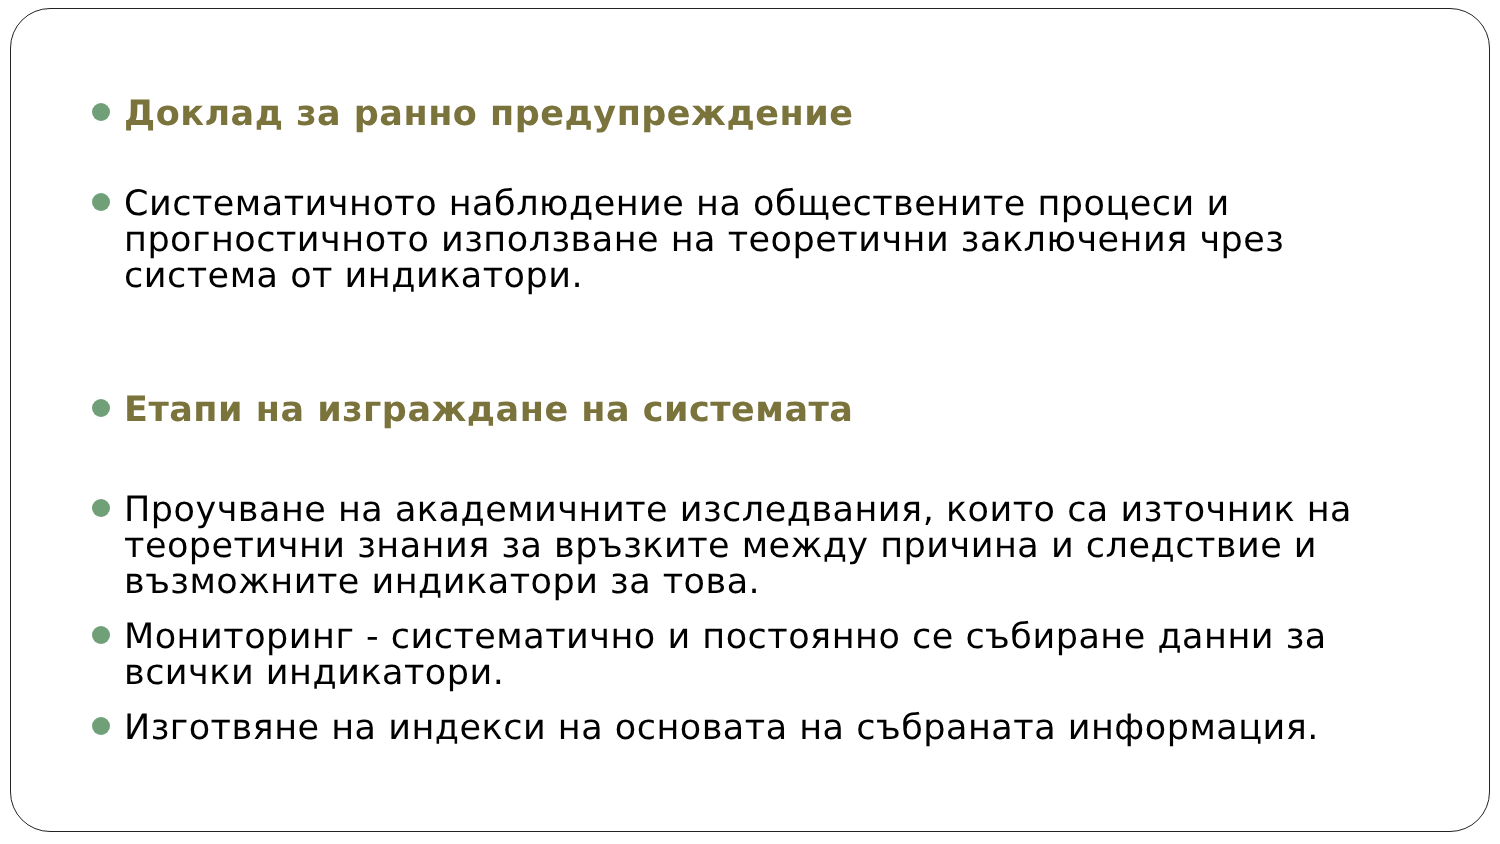Доклад за ранно предупреждение
Систематичното наблюдение на обществените процеси и прогностичното използване на теоретични заключения чрез система от индикатори.
Етапи на изграждане на системата
Проучване на академичните изследвания, които са източник на теоретични знания за връзките между причина и следствие и възможните индикатори за това.
Мониторинг - систематично и постоянно се събиране данни за всички индикатори.
Изготвяне на индекси на основата на събраната информация.